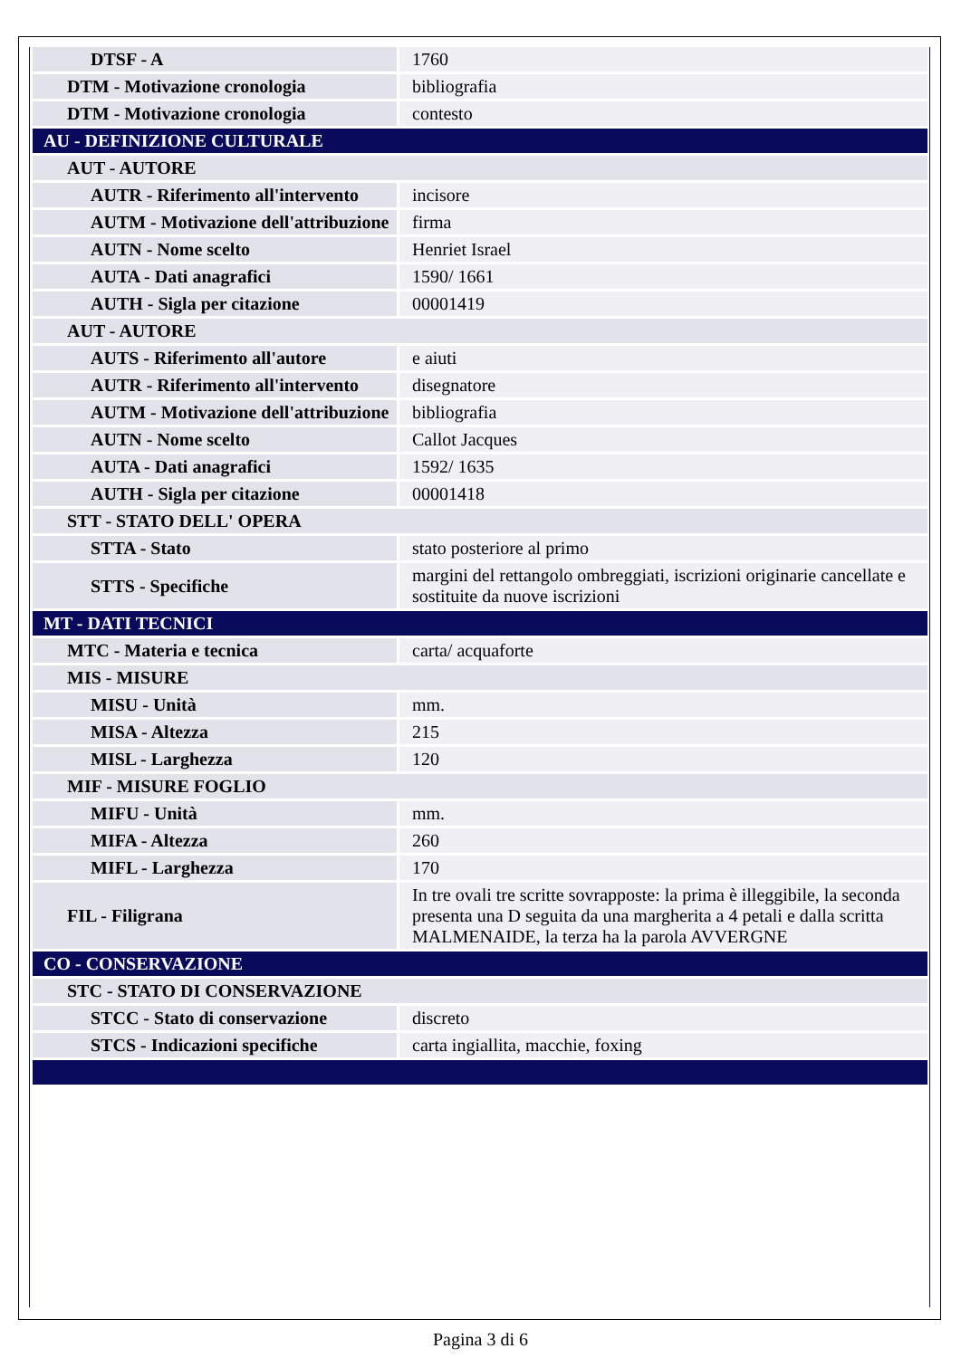| DTSF - A | 1760 |
| DTM - Motivazione cronologia | bibliografia |
| DTM - Motivazione cronologia | contesto |
| AU - DEFINIZIONE CULTURALE | |
| AUT - AUTORE | |
| AUTR - Riferimento all'intervento | incisore |
| AUTM - Motivazione dell'attribuzione | firma |
| AUTN - Nome scelto | Henriet Israel |
| AUTA - Dati anagrafici | 1590/ 1661 |
| AUTH - Sigla per citazione | 00001419 |
| AUT - AUTORE | |
| AUTS - Riferimento all'autore | e aiuti |
| AUTR - Riferimento all'intervento | disegnatore |
| AUTM - Motivazione dell'attribuzione | bibliografia |
| AUTN - Nome scelto | Callot Jacques |
| AUTA - Dati anagrafici | 1592/ 1635 |
| AUTH - Sigla per citazione | 00001418 |
| STT - STATO DELL' OPERA | |
| STTA - Stato | stato posteriore al primo |
| STTS - Specifiche | margini del rettangolo ombreggiati, iscrizioni originarie cancellate e sostituite da nuove iscrizioni |
| MT - DATI TECNICI | |
| MTC - Materia e tecnica | carta/ acquaforte |
| MIS - MISURE | |
| MISU - Unità | mm. |
| MISA - Altezza | 215 |
| MISL - Larghezza | 120 |
| MIF - MISURE FOGLIO | |
| MIFU - Unità | mm. |
| MIFA - Altezza | 260 |
| MIFL - Larghezza | 170 |
| FIL - Filigrana | In tre ovali tre scritte sovrapposte: la prima è illeggibile, la seconda presenta una D seguita da una margherita a 4 petali e dalla scritta MALMENAIDE, la terza ha la parola AVVERGNE |
| CO - CONSERVAZIONE | |
| STC - STATO DI CONSERVAZIONE | |
| STCC - Stato di conservazione | discreto |
| STCS - Indicazioni specifiche | carta ingiallita, macchie, foxing |
Pagina 3 di 6